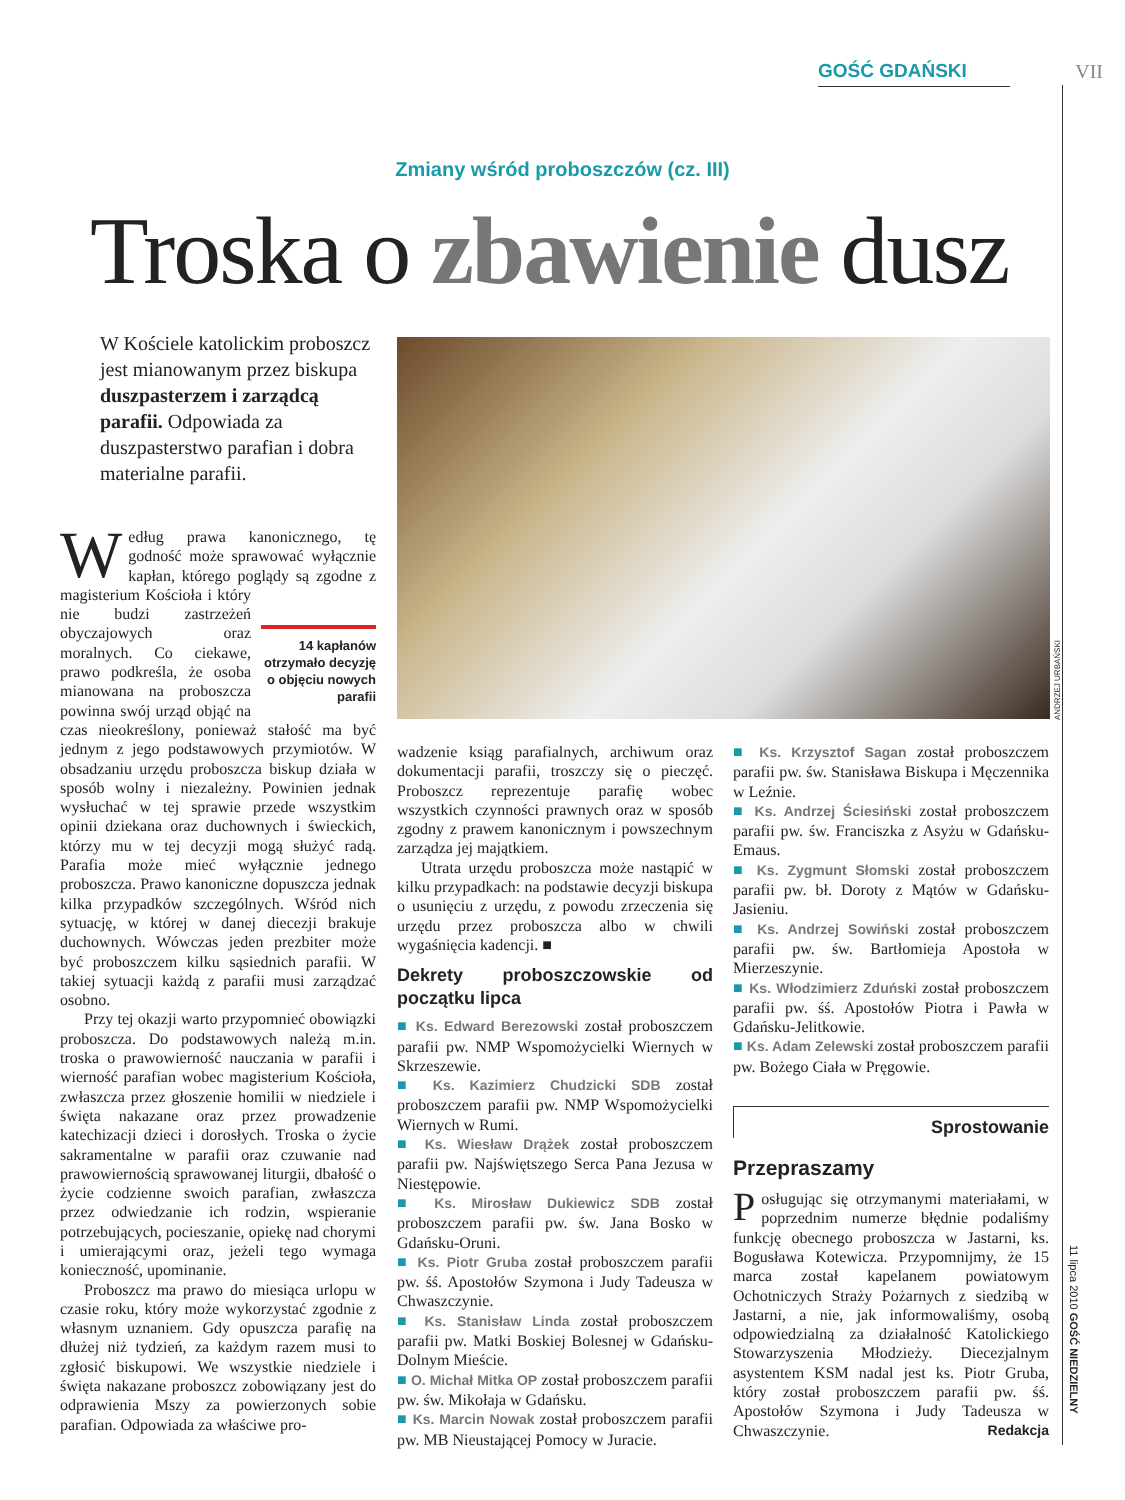GOŚĆ GDAŃSKI VII
Zmiany wśród proboszczów (cz. III)
Troska o zbawienie dusz
W Kościele katolickim proboszcz jest mianowanym przez biskupa duszpasterzem i zarządcą parafii. Odpowiada za duszpasterstwo parafian i dobra materialne parafii.
ANDRZEJ URBAŃSKI
Według prawa kanonicznego, tę godność może sprawować wyłącznie kapłan, którego poglądy są zgodne z magisterium Kościoła 14 kapłanów otrzymało decyzję o objęciu nowych parafii i który nie budzi zastrzeżeń obyczajowych oraz moralnych. Co ciekawe, prawo podkreśla, że osoba mianowana na proboszcza powinna swój urząd objąć na czas nieokreślony, ponieważ stałość ma być jednym z jego podstawowych przymiotów. W obsadzaniu urzędu proboszcza biskup działa w sposób wolny i niezależny. Powinien jednak wysłuchać w tej sprawie przede wszystkim opinii dziekana oraz duchownych i świeckich, którzy mu w tej decyzji mogą służyć radą. Parafia może mieć wyłącznie jednego proboszcza. Prawo kanoniczne dopuszcza jednak kilka przypadków szczególnych. Wśród nich sytuację, w której w danej diecezji brakuje duchownych. Wówczas jeden prezbiter może być proboszczem kilku sąsiednich parafii. W takiej sytuacji każdą z parafii musi zarządzać osobno.
Przy tej okazji warto przypomnieć obowiązki proboszcza. Do podstawowych należą m.in. troska o prawowierność nauczania w parafii i wierność parafian wobec magisterium Kościoła, zwłaszcza przez głoszenie homilii w niedziele i święta nakazane oraz przez prowadzenie katechizacji dzieci i dorosłych. Troska o życie sakramentalne w parafii oraz czuwanie nad prawowiernością sprawowanej liturgii, dbałość o życie codzienne swoich parafian, zwłaszcza przez odwiedzanie ich rodzin, wspieranie potrzebujących, pocieszanie, opiekę nad chorymi i umierającymi oraz, jeżeli tego wymaga konieczność, upominanie.
Proboszcz ma prawo do miesiąca urlopu w czasie roku, który może wykorzystać zgodnie z własnym uznaniem. Gdy opuszcza parafię na dłużej niż tydzień, za każdym razem musi to zgłosić biskupowi. We wszystkie niedziele i święta nakazane proboszcz zobowiązany jest do odprawienia Mszy za powierzonych sobie parafian. Odpowiada za właściwe pro-
wadzenie ksiąg parafialnych, archiwum oraz dokumentacji parafii, troszczy się o pieczęć. Proboszcz reprezentuje parafię wobec wszystkich czynności prawnych oraz w sposób zgodny z prawem kanonicznym i powszechnym zarządza jej majątkiem.
Utrata urzędu proboszcza może nastąpić w kilku przypadkach: na podstawie decyzji biskupa o usunięciu z urzędu, z powodu zrzeczenia się urzędu przez proboszcza albo w chwili wygaśnięcia kadencji. ■
Dekrety proboszczowskie od początku lipca
■ Ks. Edward Berezowski został proboszczem parafii pw. NMP Wspomożycielki Wiernych w Skrzeszewie.
■ Ks. Kazimierz Chudzicki SDB został proboszczem parafii pw. NMP Wspomożycielki Wiernych w Rumi.
■ Ks. Wiesław Drążek został proboszczem parafii pw. Najświętszego Serca Pana Jezusa w Niestępowie.
■ Ks. Mirosław Dukiewicz SDB został proboszczem parafii pw. św. Jana Bosko w Gdańsku-Oruni.
■ Ks. Piotr Gruba został proboszczem parafii pw. śś. Apostołów Szymona i Judy Tadeusza w Chwaszczynie.
■ Ks. Stanisław Linda został proboszczem parafii pw. Matki Boskiej Bolesnej w Gdańsku-Dolnym Mieście.
■ O. Michał Mitka OP został proboszczem parafii pw. św. Mikołaja w Gdańsku.
■ Ks. Marcin Nowak został proboszczem parafii pw. MB Nieustającej Pomocy w Juracie.
■ Ks. Krzysztof Sagan został proboszczem parafii pw. św. Stanisława Biskupa i Męczennika w Leźnie.
■ Ks. Andrzej Ściesiński został proboszczem parafii pw. św. Franciszka z Asyżu w Gdańsku-Emaus.
■ Ks. Zygmunt Słomski został proboszczem parafii pw. bł. Doroty z Mątów w Gdańsku-Jasieniu.
■ Ks. Andrzej Sowiński został proboszczem parafii pw. św. Bartłomieja Apostoła w Mierzeszynie.
■ Ks. Włodzimierz Zduński został proboszczem parafii pw. śś. Apostołów Piotra i Pawła w Gdańsku-Jelitkowie.
■ Ks. Adam Zelewski został proboszczem parafii pw. Bożego Ciała w Pręgowie.
Sprostowanie
Przepraszamy
Posługując się otrzymanymi materiałami, w poprzednim numerze błędnie podaliśmy funkcję obecnego proboszcza w Jastarni, ks. Bogusława Kotewicza. Przypomnijmy, że 15 marca został kapelanem powiatowym Ochotniczych Straży Pożarnych z siedzibą w Jastarni, a nie, jak informowaliśmy, osobą odpowiedzialną za działalność Katolickiego Stowarzyszenia Młodzieży. Diecezjalnym asystentem KSM nadal jest ks. Piotr Gruba, który został proboszczem parafii pw. śś. Apostołów Szymona i Judy Tadeusza w Chwaszczynie. Redakcja
11 lipca 2010 GOŚĆ NIEDZIELNY